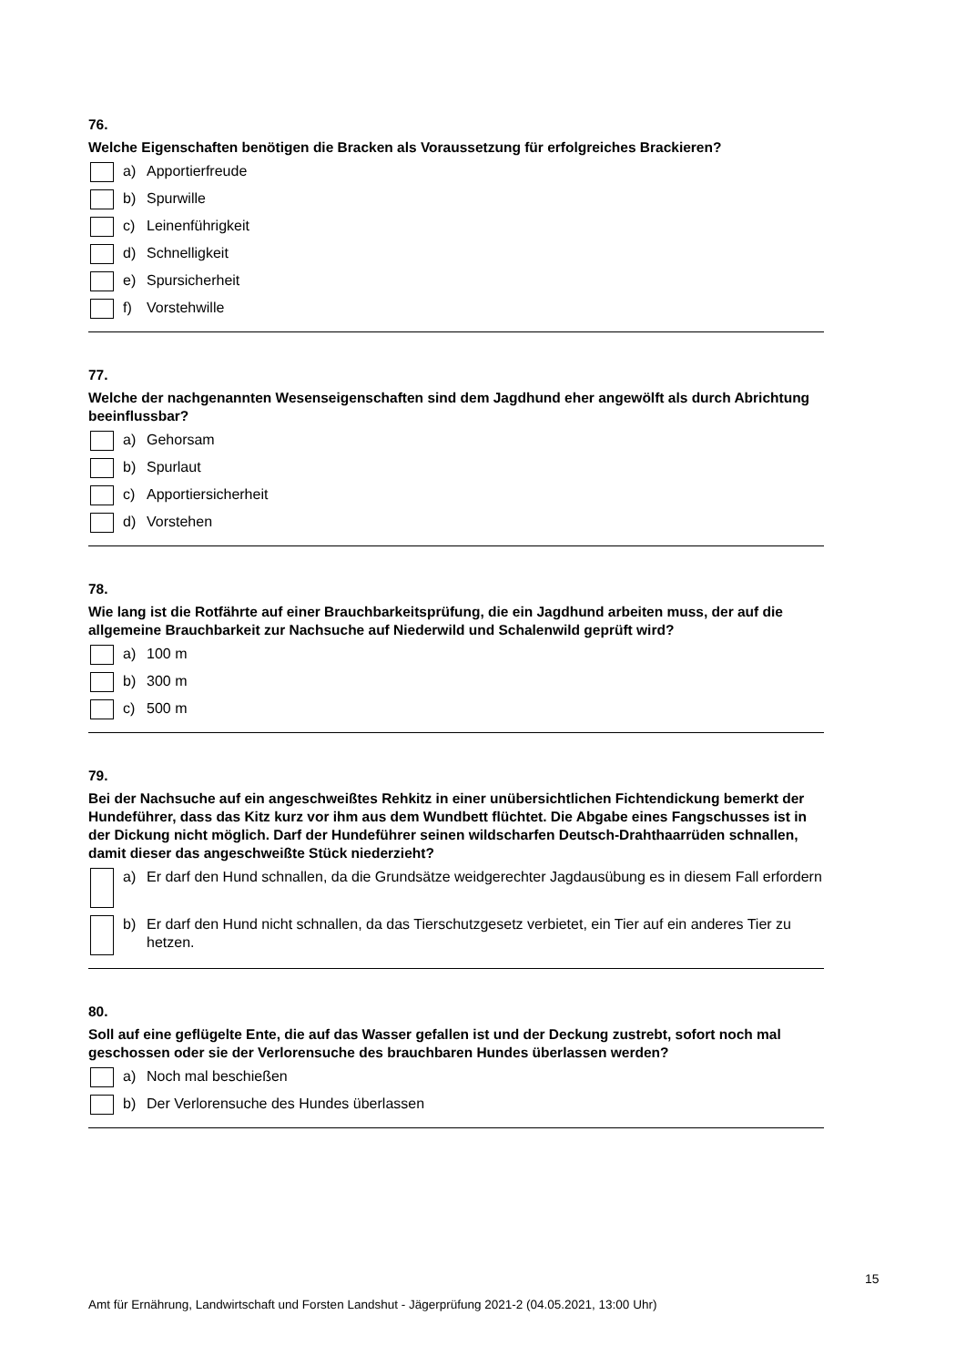76.
Welche Eigenschaften benötigen die Bracken als Voraussetzung für erfolgreiches Brackieren?
a) Apportierfreude
b) Spurwille
c) Leinenführigkeit
d) Schnelligkeit
e) Spursicherheit
f) Vorstehwille
77.
Welche der nachgenannten Wesenseigenschaften sind dem Jagdhund eher angewölft als durch Abrichtung beeinflussbar?
a) Gehorsam
b) Spurlaut
c) Apportiersicherheit
d) Vorstehen
78.
Wie lang ist die Rotfährte auf einer Brauchbarkeitsprüfung, die ein Jagdhund arbeiten muss, der auf die allgemeine Brauchbarkeit zur Nachsuche auf Niederwild und Schalenwild geprüft wird?
a) 100 m
b) 300 m
c) 500 m
79.
Bei der Nachsuche auf ein angeschweißtes Rehkitz in einer unübersichtlichen Fichtendickung bemerkt der Hundeführer, dass das Kitz kurz vor ihm aus dem Wundbett flüchtet. Die Abgabe eines Fangschusses ist in der Dickung nicht möglich. Darf der Hundeführer seinen wildscharfen Deutsch-Drahthaarrüden schnallen, damit dieser das angeschweißte Stück niederzieht?
a) Er darf den Hund schnallen, da die Grundsätze weidgerechter Jagdausübung es in diesem Fall erfordern
b) Er darf den Hund nicht schnallen, da das Tierschutzgesetz verbietet, ein Tier auf ein anderes Tier zu hetzen.
80.
Soll auf eine geflügelte Ente, die auf das Wasser gefallen ist und der Deckung zustrebt, sofort noch mal geschossen oder sie der Verlorensuche des brauchbaren Hundes überlassen werden?
a) Noch mal beschießen
b) Der Verlorensuche des Hundes überlassen
15
Amt für Ernährung, Landwirtschaft und Forsten Landshut - Jägerprüfung 2021-2 (04.05.2021, 13:00 Uhr)